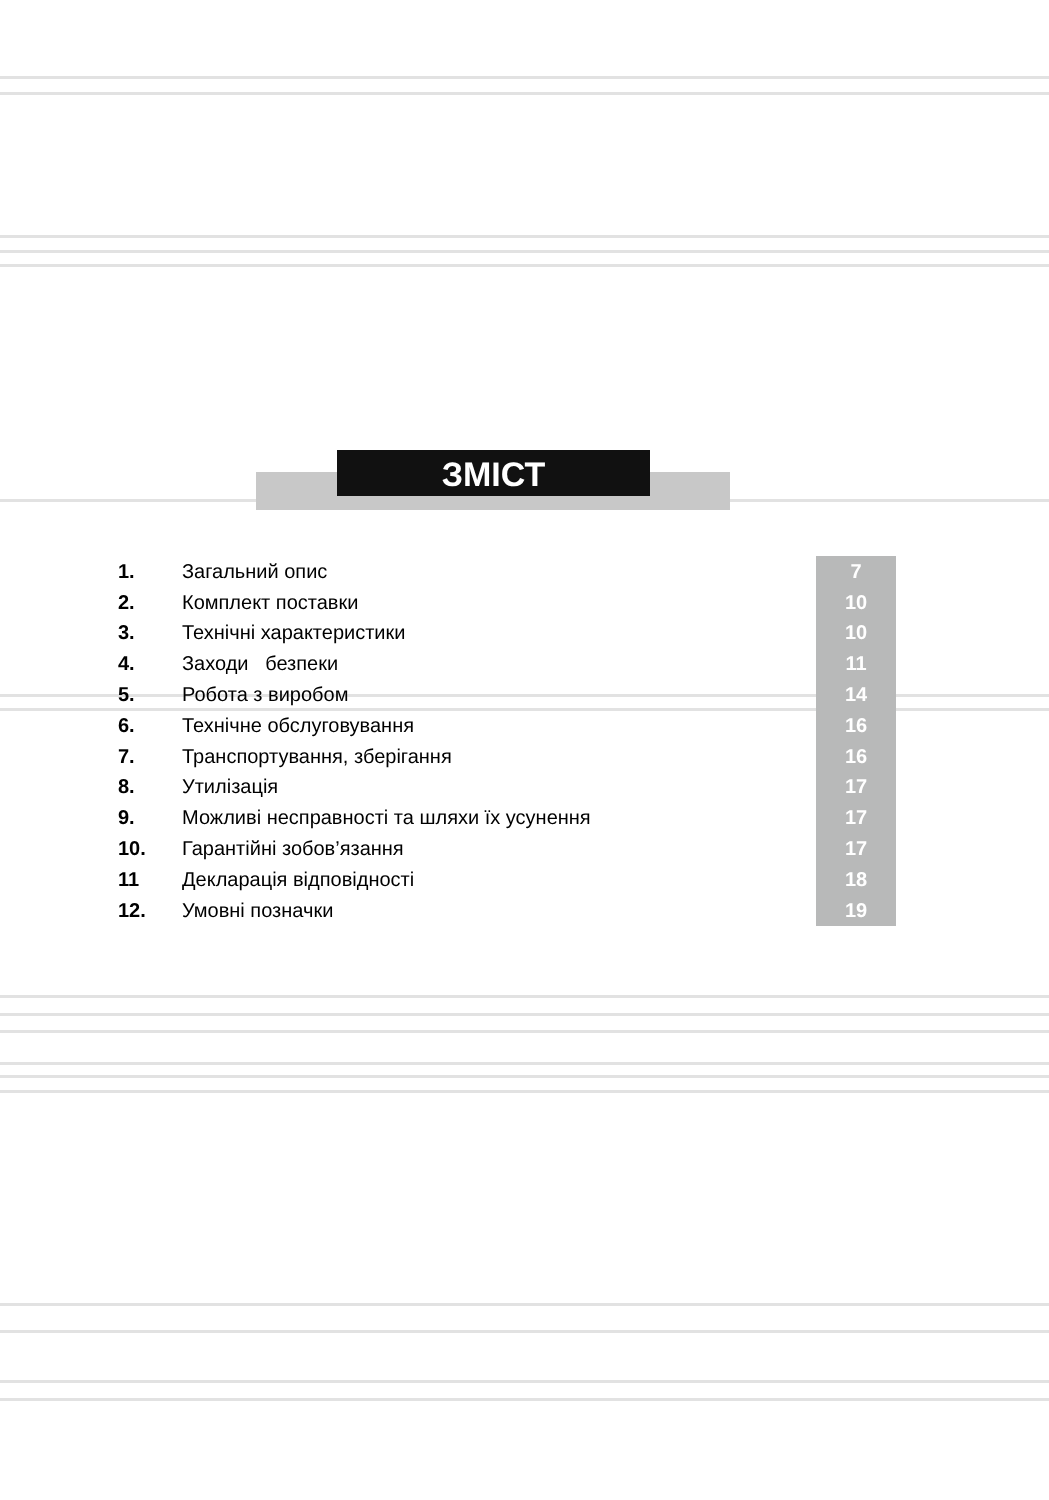ЗМІСТ
| 1. | Загальний опис | 7 |
| 2. | Комплект поставки | 10 |
| 3. | Технічні характеристики | 10 |
| 4. | Заходи безпеки | 11 |
| 5. | Робота з виробом | 14 |
| 6. | Технічне обслуговування | 16 |
| 7. | Транспортування, зберігання | 16 |
| 8. | Утилізація | 17 |
| 9. | Можливі несправності та шляхи їх усунення | 17 |
| 10. | Гарантійні зобов’язання | 17 |
| 11 | Декларація відповідності | 18 |
| 12. | Умовні позначки | 19 |